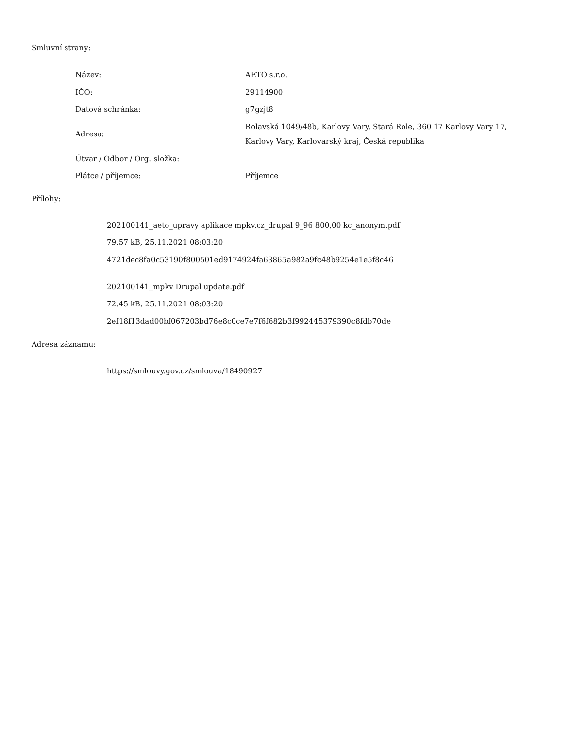Smluvní strany:
| Název: | AETO s.r.o. |
| IČO: | 29114900 |
| Datová schránka: | g7gzjt8 |
| Adresa: | Rolavská 1049/48b, Karlovy Vary, Stará Role, 360 17 Karlovy Vary 17, Karlovy Vary, Karlovarský kraj, Česká republika |
| Útvar / Odbor / Org. složka: | |
| Plátce / příjemce: | Příjemce |
Přílohy:
202100141_aeto_upravy aplikace mpkv.cz_drupal 9_96 800,00 kc_anonym.pdf
79.57 kB, 25.11.2021 08:03:20
4721dec8fa0c53190f800501ed9174924fa63865a982a9fc48b9254e1e5f8c46
202100141_mpkv Drupal update.pdf
72.45 kB, 25.11.2021 08:03:20
2ef18f13dad00bf067203bd76e8c0ce7e7f6f682b3f992445379390c8fdb70de
Adresa záznamu:
https://smlouvy.gov.cz/smlouva/18490927